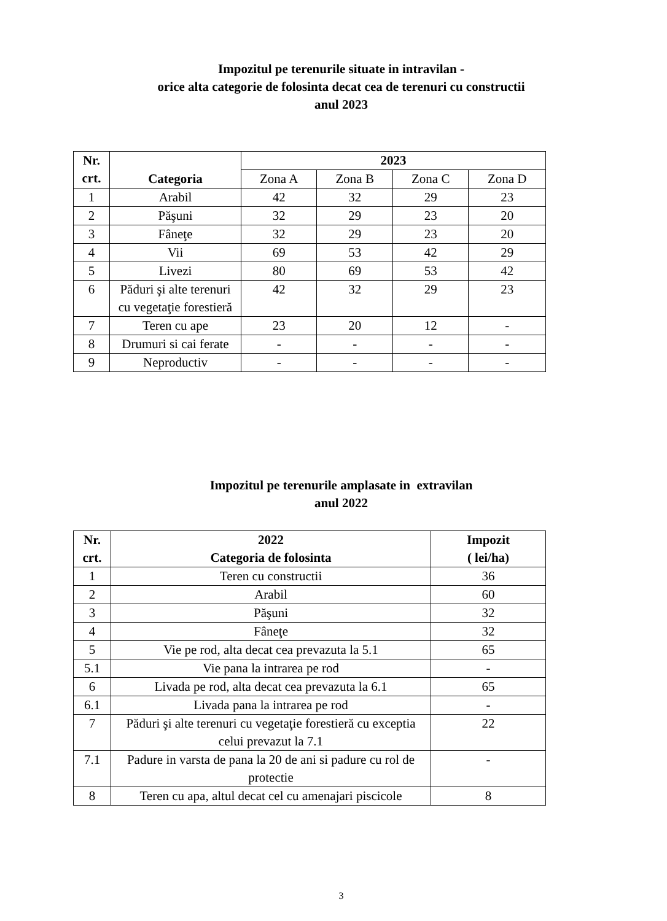Impozitul pe terenurile situate in intravilan -
orice alta categorie de folosinta decat cea de terenuri cu constructii
anul 2023
| Nr. crt. | Categoria | 2023 | | | |
| --- | --- | --- | --- | --- | --- |
| | | Zona A | Zona B | Zona C | Zona D |
| 1 | Arabil | 42 | 32 | 29 | 23 |
| 2 | Păşuni | 32 | 29 | 23 | 20 |
| 3 | Fâneţe | 32 | 29 | 23 | 20 |
| 4 | Vii | 69 | 53 | 42 | 29 |
| 5 | Livezi | 80 | 69 | 53 | 42 |
| 6 | Păduri şi alte terenuri cu vegetaţie forestieră | 42 | 32 | 29 | 23 |
| 7 | Teren cu ape | 23 | 20 | 12 | - |
| 8 | Drumuri si cai ferate | - | - | - | - |
| 9 | Neproductiv | - | - | - | - |
Impozitul pe terenurile amplasate in extravilan
anul 2022
| Nr. crt. | 2022 Categoria de folosinta | Impozit ( lei/ha) |
| --- | --- | --- |
| 1 | Teren cu constructii | 36 |
| 2 | Arabil | 60 |
| 3 | Păşuni | 32 |
| 4 | Fâneţe | 32 |
| 5 | Vie pe rod, alta decat cea prevazuta la 5.1 | 65 |
| 5.1 | Vie pana la intrarea pe rod | - |
| 6 | Livada pe rod, alta decat cea prevazuta la 6.1 | 65 |
| 6.1 | Livada pana la intrarea pe rod | - |
| 7 | Păduri şi alte terenuri cu vegetaţie forestieră cu exceptia celui prevazut la 7.1 | 22 |
| 7.1 | Padure in varsta de pana la 20 de ani si padure cu rol de protectie | - |
| 8 | Teren cu apa, altul decat cel cu amenajari piscicole | 8 |
3